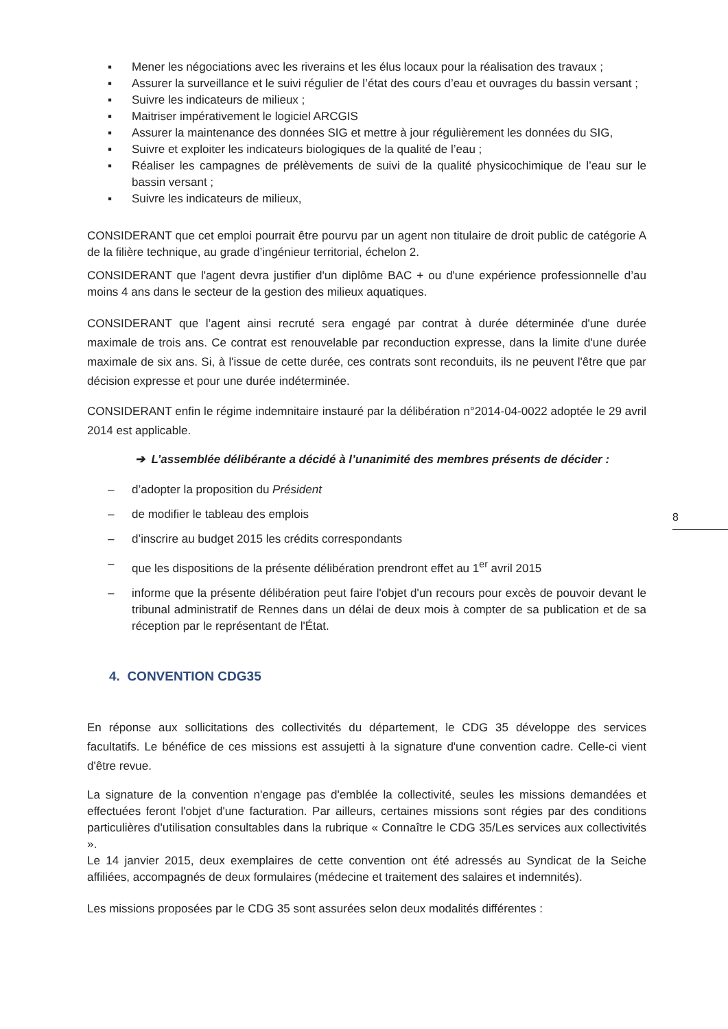▪ Mener les négociations avec les riverains et les élus locaux pour la réalisation des travaux ;
▪ Assurer la surveillance et le suivi régulier de l’état des cours d’eau et ouvrages du bassin versant ;
▪ Suivre les indicateurs de milieux ;
▪ Maitriser impérativement le logiciel ARCGIS
▪ Assurer la maintenance des données SIG et mettre à jour régulièrement les données du SIG,
▪ Suivre et exploiter les indicateurs biologiques de la qualité de l’eau ;
▪ Réaliser les campagnes de prélèvements de suivi de la qualité physicochimique de l’eau sur le bassin versant ;
▪ Suivre les indicateurs de milieux,
CONSIDERANT que cet emploi pourrait être pourvu par un agent non titulaire de droit public de catégorie A de la filière technique, au grade d’ingénieur territorial, échelon 2.
CONSIDERANT que l'agent devra justifier d'un diplôme BAC + ou d'une expérience professionnelle d’au moins 4 ans dans le secteur de la gestion des milieux aquatiques.
CONSIDERANT que l’agent ainsi recruté sera engagé par contrat à durée déterminée d'une durée maximale de trois ans. Ce contrat est renouvelable par reconduction expresse, dans la limite d'une durée maximale de six ans. Si, à l'issue de cette durée, ces contrats sont reconduits, ils ne peuvent l'être que par décision expresse et pour une durée indéterminée.
CONSIDERANT enfin le régime indemnitaire instauré par la délibération n°2014-04-0022 adoptée le 29 avril 2014 est applicable.
➔ L’assemblée délibérante a décidé à l’unanimité des membres présents de décider :
– d’adopter la proposition du Président
– de modifier le tableau des emplois
– d’inscrire au budget 2015 les crédits correspondants
– que les dispositions de la présente délibération prendront effet au 1<sup>er</sup> avril 2015
– informe que la présente délibération peut faire l'objet d'un recours pour excès de pouvoir devant le tribunal administratif de Rennes dans un délai de deux mois à compter de sa publication et de sa réception par le représentant de l'État.
4. CONVENTION CDG35
En réponse aux sollicitations des collectivités du département, le CDG 35 développe des services facultatifs. Le bénéfice de ces missions est assujetti à la signature d'une convention cadre. Celle-ci vient d'être revue.
La signature de la convention n'engage pas d'emblée la collectivité, seules les missions demandées et effectuées feront l'objet d'une facturation. Par ailleurs, certaines missions sont régies par des conditions particulières d'utilisation consultables dans la rubrique « Connaître le CDG 35/Les services aux collectivités ».
Le 14 janvier 2015, deux exemplaires de cette convention ont été adressés au Syndicat de la Seiche affiliées, accompagnés de deux formulaires (médecine et traitement des salaires et indemnités).
Les missions proposées par le CDG 35 sont assurées selon deux modalités différentes :
8